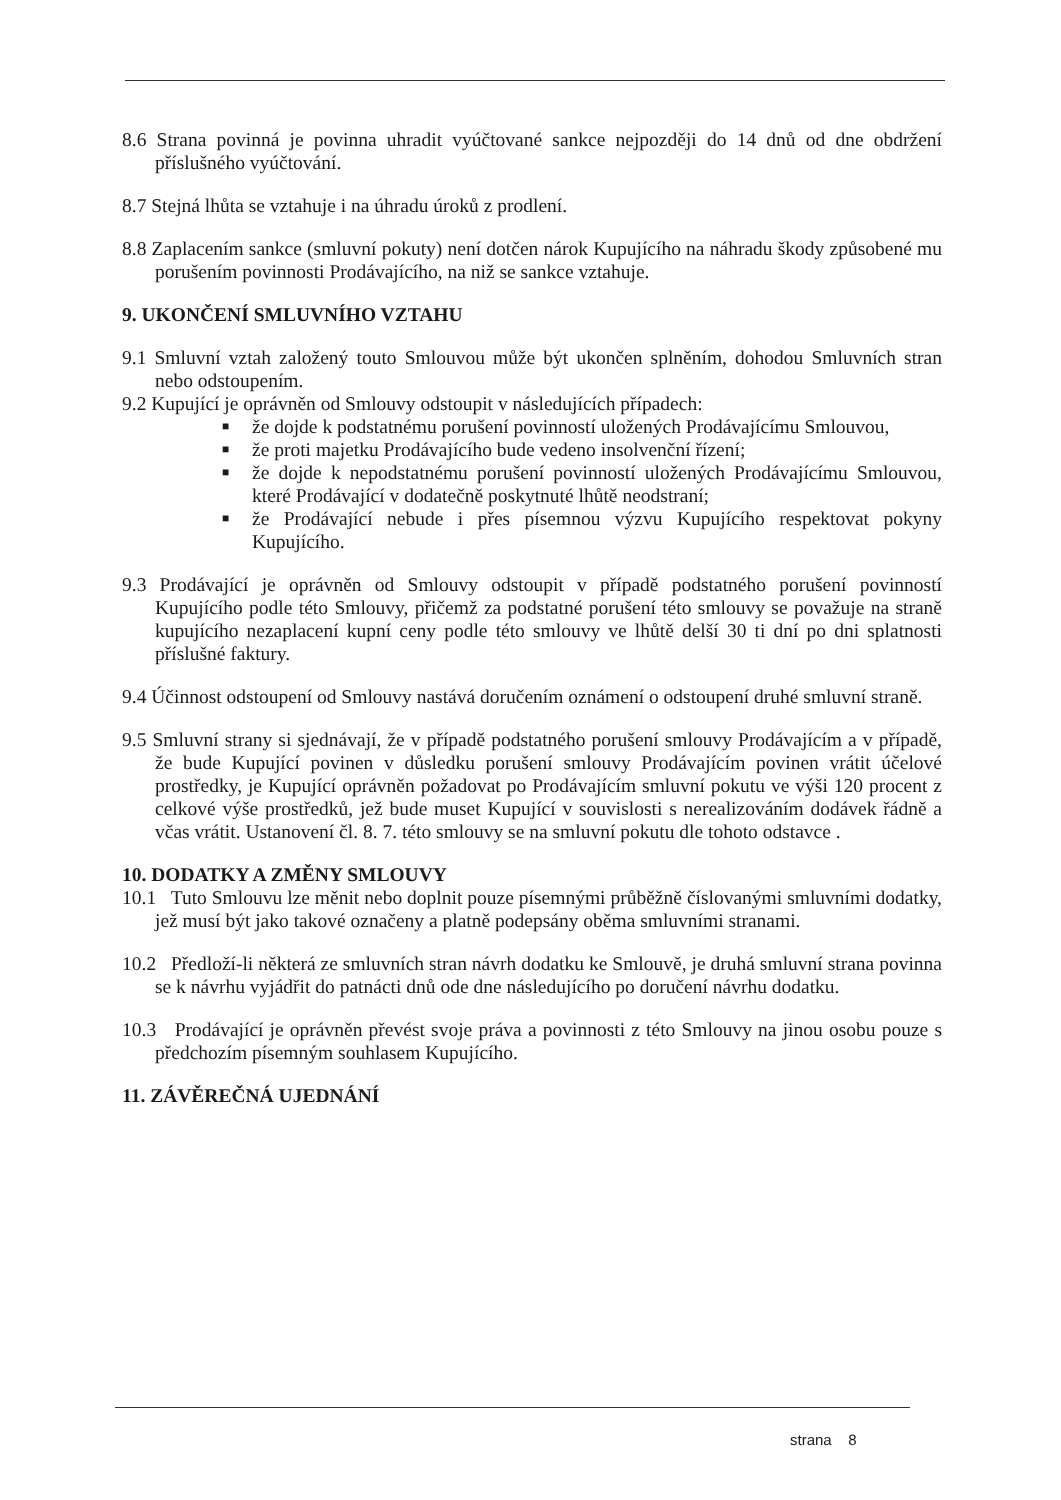8.6 Strana povinná je povinna uhradit vyúčtované sankce nejpozději do 14 dnů od dne obdržení příslušného vyúčtování.
8.7 Stejná lhůta se vztahuje i na úhradu úroků z prodlení.
8.8 Zaplacením sankce (smluvní pokuty) není dotčen nárok Kupujícího na náhradu škody způsobené mu porušením povinnosti Prodávajícího, na niž se sankce vztahuje.
9. UKONČENÍ SMLUVNÍHO VZTAHU
9.1 Smluvní vztah založený touto Smlouvou může být ukončen splněním, dohodou Smluvních stran nebo odstoupením.
9.2 Kupující je oprávněn od Smlouvy odstoupit v následujících případech:
■ že dojde k podstatnému porušení povinností uložených Prodávajícímu Smlouvou,
■ že proti majetku Prodávajícího bude vedeno insolvenční řízení;
■ že dojde k nepodstatnému porušení povinností uložených Prodávajícímu Smlouvou, které Prodávající v dodatečně poskytnuté lhůtě neodstraní;
■ že Prodávající nebude i přes písemnou výzvu Kupujícího respektovat pokyny Kupujícího.
9.3 Prodávající je oprávněn od Smlouvy odstoupit v případě podstatného porušení povinností Kupujícího podle této Smlouvy, přičemž za podstatné porušení této smlouvy se považuje na straně kupujícího nezaplacení kupní ceny podle této smlouvy ve lhůtě delší 30 ti dní po dni splatnosti příslušné faktury.
9.4 Účinnost odstoupení od Smlouvy nastává doručením oznámení o odstoupení druhé smluvní straně.
9.5 Smluvní strany si sjednávají, že v případě podstatného porušení smlouvy Prodávajícím a v případě, že bude Kupující povinen v důsledku porušení smlouvy Prodávajícím povinen vrátit účelové prostředky, je Kupující oprávněn požadovat po Prodávajícím smluvní pokutu ve výši 120 procent z celkové výše prostředků, jež bude muset Kupující v souvislosti s nerealizováním dodávek řádně a včas vrátit. Ustanovení čl. 8. 7. této smlouvy se na smluvní pokutu dle tohoto odstavce .
10. DODATKY A ZMĚNY SMLOUVY
10.1 Tuto Smlouvu lze měnit nebo doplnit pouze písemnými průběžně číslovanými smluvními dodatky, jež musí být jako takové označeny a platně podepsány oběma smluvními stranami.
10.2 Předloží-li některá ze smluvních stran návrh dodatku ke Smlouvě, je druhá smluvní strana povinna se k návrhu vyjádřit do patnácti dnů ode dne následujícího po doručení návrhu dodatku.
10.3 Prodávající je oprávněn převést svoje práva a povinnosti z této Smlouvy na jinou osobu pouze s předchozím písemným souhlasem Kupujícího.
11. ZÁVĚREČNÁ UJEDNÁNÍ
strana 8